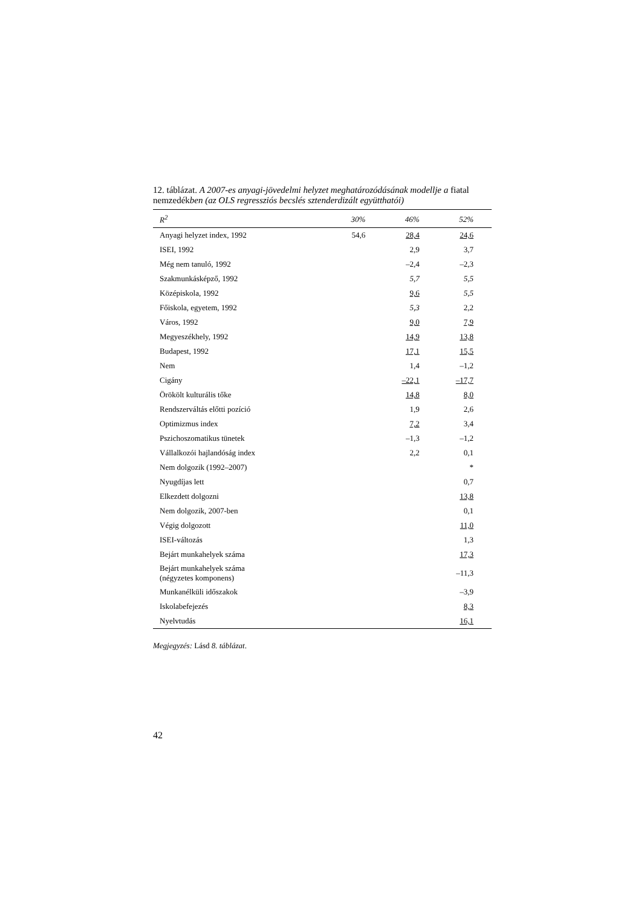12. táblázat. A 2007-es anyagi-jövedelmi helyzet meghatározódásának modellje a fiatal nemzedékben (az OLS regressziós becslés sztenderdizált együtthatói)
| R<sup>2</sup> | 30% | 46% | 52% |
| --- | --- | --- | --- |
| Anyagi helyzet index, 1992 | 54,6 | 28,4 | 24,6 |
| ISEI, 1992 | | 2,9 | 3,7 |
| Még nem tanuló, 1992 | | –2,4 | –2,3 |
| Szakmunkásképző, 1992 | | 5,7 | 5,5 |
| Középiskola, 1992 | | 9,6 | 5,5 |
| Főiskola, egyetem, 1992 | | 5,3 | 2,2 |
| Város, 1992 | | 9,0 | 7,9 |
| Megyeszékhely, 1992 | | 14,9 | 13,8 |
| Budapest, 1992 | | 17,1 | 15,5 |
| Nem | | 1,4 | –1,2 |
| Cigány | | –22,1 | –17,7 |
| Örökölt kulturális tőke | | 14,8 | 8,0 |
| Rendszerváltás előtti pozíció | | 1,9 | 2,6 |
| Optimizmus index | | 7,2 | 3,4 |
| Pszichoszomatikus tünetek | | –1,3 | –1,2 |
| Vállalkozói hajlandóság index | | 2,2 | 0,1 |
| Nem dolgozik (1992–2007) | | | * |
| Nyugdíjas lett | | | 0,7 |
| Elkezdett dolgozni | | | 13,8 |
| Nem dolgozik, 2007-ben | | | 0,1 |
| Végig dolgozott | | | 11,0 |
| ISEI-változás | | | 1,3 |
| Bejárt munkahelyek száma | | | 17,3 |
| Bejárt munkahelyek száma (négyzetes komponens) | | | –11,3 |
| Munkanélküli időszakok | | | –3,9 |
| Iskolabefejezés | | | 8,3 |
| Nyelvtudás | | | 16,1 |
Megjegyzés: Lásd 8. táblázat.
42